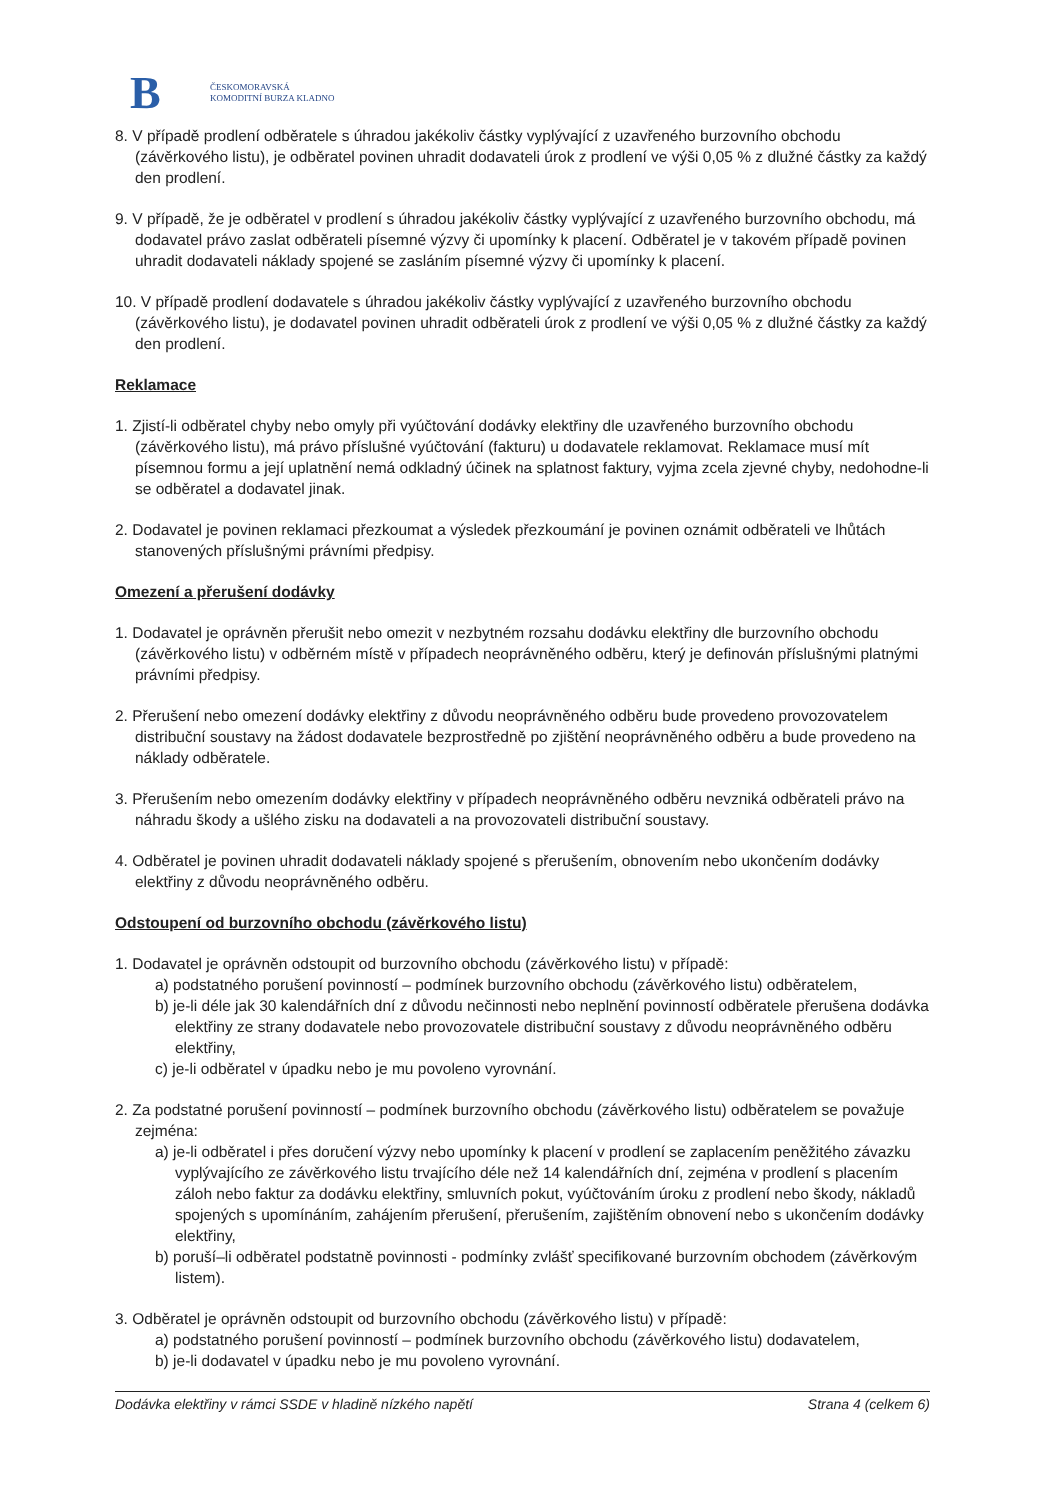B
ČESKOMORAVSKÁ
KOMODITNÍ BURZA KLADNO
8. V případě prodlení odběratele s úhradou jakékoliv částky vyplývající z uzavřeného burzovního obchodu (závěrkového listu), je odběratel povinen uhradit dodavateli úrok z prodlení ve výši 0,05 % z dlužné částky za každý den prodlení.
9. V případě, že je odběratel v prodlení s úhradou jakékoliv částky vyplývající z uzavřeného burzovního obchodu, má dodavatel právo zaslat odběrateli písemné výzvy či upomínky k placení. Odběratel je v takovém případě povinen uhradit dodavateli náklady spojené se zasláním písemné výzvy či upomínky k placení.
10. V případě prodlení dodavatele s úhradou jakékoliv částky vyplývající z uzavřeného burzovního obchodu (závěrkového listu), je dodavatel povinen uhradit odběrateli úrok z prodlení ve výši 0,05 % z dlužné částky za každý den prodlení.
Reklamace
1. Zjistí-li odběratel chyby nebo omyly při vyúčtování dodávky elektřiny dle uzavřeného burzovního obchodu (závěrkového listu), má právo příslušné vyúčtování (fakturu) u dodavatele reklamovat. Reklamace musí mít písemnou formu a její uplatnění nemá odkladný účinek na splatnost faktury, vyjma zcela zjevné chyby, nedohodne-li se odběratel a dodavatel jinak.
2. Dodavatel je povinen reklamaci přezkoumat a výsledek přezkoumání je povinen oznámit odběrateli ve lhůtách stanovených příslušnými právními předpisy.
Omezení a přerušení dodávky
1. Dodavatel je oprávněn přerušit nebo omezit v nezbytném rozsahu dodávku elektřiny dle burzovního obchodu (závěrkového listu) v odběrném místě v případech neoprávněného odběru, který je definován příslušnými platnými právními předpisy.
2. Přerušení nebo omezení dodávky elektřiny z důvodu neoprávněného odběru bude provedeno provozovatelem distribuční soustavy na žádost dodavatele bezprostředně po zjištění neoprávněného odběru a bude provedeno na náklady odběratele.
3. Přerušením nebo omezením dodávky elektřiny v případech neoprávněného odběru nevzniká odběrateli právo na náhradu škody a ušlého zisku na dodavateli a na provozovateli distribuční soustavy.
4. Odběratel je povinen uhradit dodavateli náklady spojené s přerušením, obnovením nebo ukončením dodávky elektřiny z důvodu neoprávněného odběru.
Odstoupení od burzovního obchodu (závěrkového listu)
1. Dodavatel je oprávněn odstoupit od burzovního obchodu (závěrkového listu) v případě:
a) podstatného porušení povinností – podmínek burzovního obchodu (závěrkového listu) odběratelem,
b) je-li déle jak 30 kalendářních dní z důvodu nečinnosti nebo neplnění povinností odběratele přerušena dodávka elektřiny ze strany dodavatele nebo provozovatele distribuční soustavy z důvodu neoprávněného odběru elektřiny,
c) je-li odběratel v úpadku nebo je mu povoleno vyrovnání.
2. Za podstatné porušení povinností – podmínek burzovního obchodu (závěrkového listu) odběratelem se považuje zejména:
a) je-li odběratel i přes doručení výzvy nebo upomínky k placení v prodlení se zaplacením peněžitého závazku vyplývajícího ze závěrkového listu trvajícího déle než 14 kalendářních dní, zejména v prodlení s placením záloh nebo faktur za dodávku elektřiny, smluvních pokut, vyúčtováním úroku z prodlení nebo škody, nákladů spojených s upomínáním, zahájením přerušení, přerušením, zajištěním obnovení nebo s ukončením dodávky elektřiny,
b) poruší–li odběratel podstatně povinnosti - podmínky zvlášť specifikované burzovním obchodem (závěrkovým listem).
3. Odběratel je oprávněn odstoupit od burzovního obchodu (závěrkového listu) v případě:
a) podstatného porušení povinností – podmínek burzovního obchodu (závěrkového listu) dodavatelem,
b) je-li dodavatel v úpadku nebo je mu povoleno vyrovnání.
Dodávka elektřiny v rámci SSDE v hladině nízkého napětí Strana 4 (celkem 6)